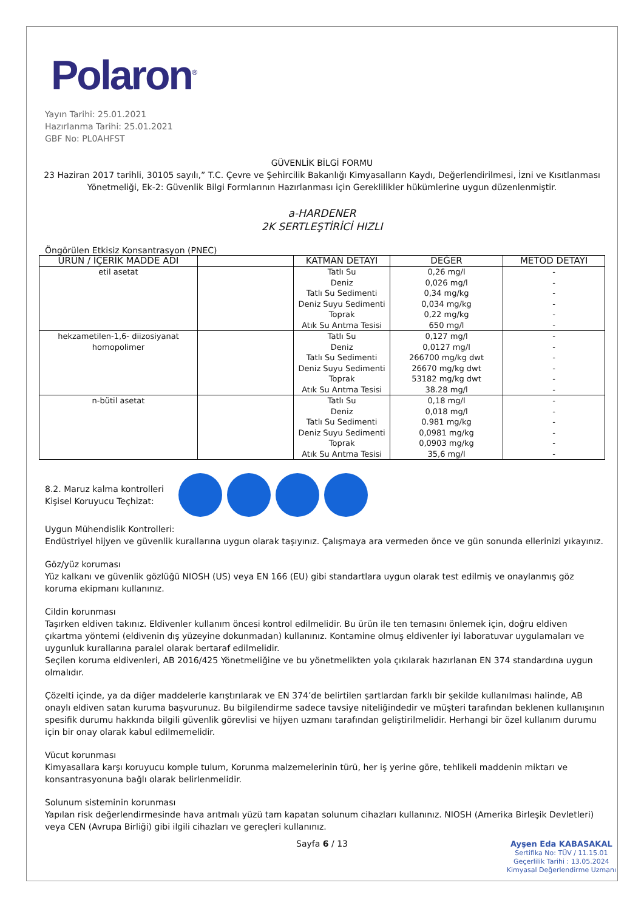Polaron<sup>®</sup>
Yayın Tarihi: 25.01.2021
Hazırlanma Tarihi: 25.01.2021
GBF No: PL0AHFST
GÜVENLİK BİLGİ FORMU
23 Haziran 2017 tarihli, 30105 sayılı,” T.C. Çevre ve Şehircilik Bakanlığı Kimyasalların Kaydı, Değerlendirilmesi, İzni ve Kısıtlanması Yönetmeliği, Ek-2: Güvenlik Bilgi Formlarının Hazırlanması için Gereklilikler hükümlerine uygun düzenlenmiştir.
a-HARDENER
2K SERTLEŞTİRİCİ HIZLI
Öngörülen Etkisiz Konsantrasyon (PNEC)
| ÜRÜN / İÇERİK MADDE ADI | | KATMAN DETAYI | DEĞER | METOD DETAYI |
| --- | --- | --- | --- | --- |
| etil asetat | | Tatlı Su Deniz Tatlı Su Sedimenti Deniz Suyu Sedimenti Toprak Atık Su Arıtma Tesisi | 0,26 mg/l 0,026 mg/l 0,34 mg/kg 0,034 mg/kg 0,22 mg/kg 650 mg/l | - - - - - - |
| hekzametilen-1,6- diizosiyanat homopolimer | | Tatlı Su Deniz Tatlı Su Sedimenti Deniz Suyu Sedimenti Toprak Atık Su Arıtma Tesisi | 0,127 mg/l 0,0127 mg/l 266700 mg/kg dwt 26670 mg/kg dwt 53182 mg/kg dwt 38.28 mg/l | - - - - - - |
| n-bütil asetat | | Tatlı Su Deniz Tatlı Su Sedimenti Deniz Suyu Sedimenti Toprak Atık Su Arıtma Tesisi | 0,18 mg/l 0,018 mg/l 0.981 mg/kg 0,0981 mg/kg 0,0903 mg/kg 35,6 mg/l | - - - - - - |
8.2. Maruz kalma kontrolleri
Kişisel Koruyucu Teçhizat:
Uygun Mühendislik Kontrolleri:
Endüstriyel hijyen ve güvenlik kurallarına uygun olarak taşıyınız. Çalışmaya ara vermeden önce ve gün sonunda ellerinizi yıkayınız.
Göz/yüz koruması
Yüz kalkanı ve güvenlik gözlüğü NIOSH (US) veya EN 166 (EU) gibi standartlara uygun olarak test edilmiş ve onaylanmış göz koruma ekipmanı kullanınız.
Cildin korunması
Taşırken eldiven takınız. Eldivenler kullanım öncesi kontrol edilmelidir. Bu ürün ile ten temasını önlemek için, doğru eldiven çıkartma yöntemi (eldivenin dış yüzeyine dokunmadan) kullanınız. Kontamine olmuş eldivenler iyi laboratuvar uygulamaları ve uygunluk kurallarına paralel olarak bertaraf edilmelidir.
Seçilen koruma eldivenleri, AB 2016/425 Yönetmeliğine ve bu yönetmelikten yola çıkılarak hazırlanan EN 374 standardına uygun olmalıdır.
Çözelti içinde, ya da diğer maddelerle karıştırılarak ve EN 374’de belirtilen şartlardan farklı bir şekilde kullanılması halinde, AB onaylı eldiven satan kuruma başvurunuz. Bu bilgilendirme sadece tavsiye niteliğindedir ve müşteri tarafından beklenen kullanışının spesifik durumu hakkında bilgili güvenlik görevlisi ve hijyen uzmanı tarafından geliştirilmelidir. Herhangi bir özel kullanım durumu için bir onay olarak kabul edilmemelidir.
Vücut korunması
Kimyasallara karşı koruyucu komple tulum, Korunma malzemelerinin türü, her iş yerine göre, tehlikeli maddenin miktarı ve konsantrasyonuna bağlı olarak belirlenmelidir.
Solunum sisteminin korunması
Yapılan risk değerlendirmesinde hava arıtmalı yüzü tam kapatan solunum cihazları kullanınız. NIOSH (Amerika Birleşik Devletleri) veya CEN (Avrupa Birliği) gibi ilgili cihazları ve gereçleri kullanınız.
Sayfa 6 / 13
Ayşen Eda KABASAKAL
Sertifika No: TÜV / 11.15.01
Geçerlilik Tarihi : 13.05.2024
Kimyasal Değerlendirme Uzmanı